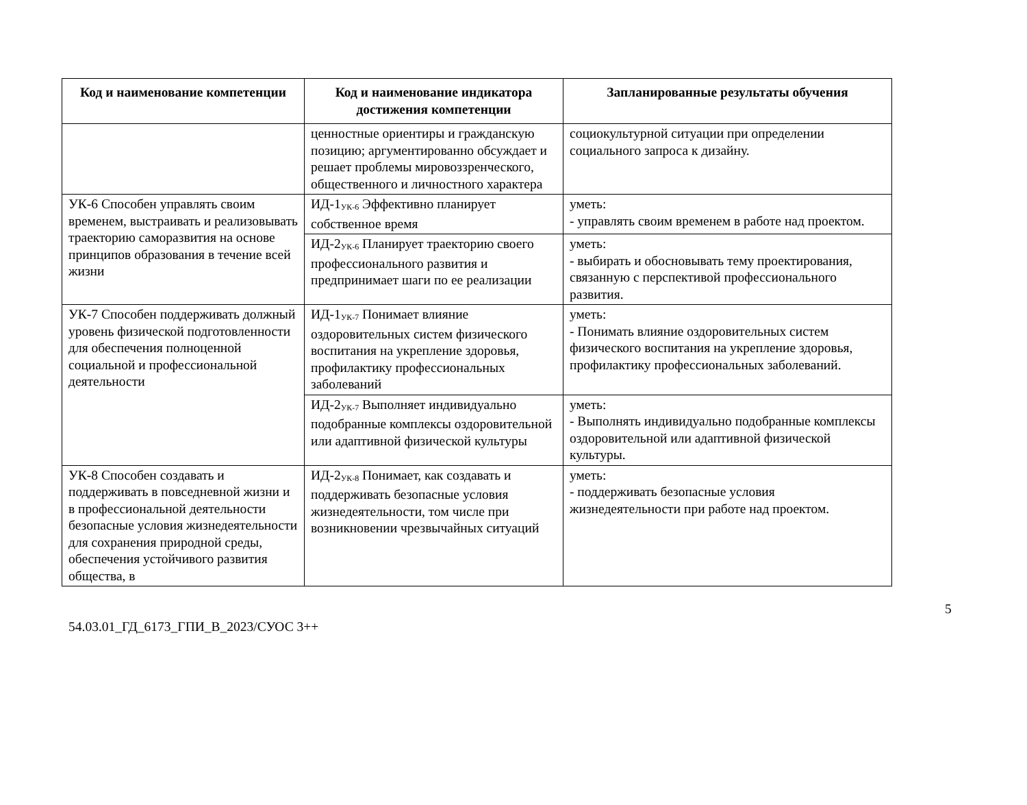| Код и наименование компетенции | Код и наименование индикатора достижения компетенции | Запланированные результаты обучения |
| --- | --- | --- |
| | ценностные ориентиры и гражданскую позицию; аргументированно обсуждает и решает проблемы мировоззренческого, общественного и личностного характера | социокультурной ситуации при определении социального запроса к дизайну. |
| УК-6 Способен управлять своим временем, выстраивать и реализовывать траекторию саморазвития на основе принципов образования в течение всей жизни | ИД-1<sub>УК-6</sub> Эффективно планирует собственное время | уметь: - управлять своим временем в работе над проектом. |
| | ИД-2<sub>УК-6</sub> Планирует траекторию своего профессионального развития и предпринимает шаги по ее реализации | уметь: - выбирать и обосновывать тему проектирования, связанную с перспективой профессионального развития. |
| УК-7 Способен поддерживать должный уровень физической подготовленности для обеспечения полноценной социальной и профессиональной деятельности | ИД-1<sub>УК-7</sub> Понимает влияние оздоровительных систем физического воспитания на укрепление здоровья, профилактику профессиональных заболеваний | уметь: - Понимать влияние оздоровительных систем физического воспитания на укрепление здоровья, профилактику профессиональных заболеваний. |
| | ИД-2<sub>УК-7</sub> Выполняет индивидуально подобранные комплексы оздоровительной или адаптивной физической культуры | уметь: - Выполнять индивидуально подобранные комплексы оздоровительной или адаптивной физической культуры. |
| УК-8 Способен создавать и поддерживать в повседневной жизни и в профессиональной деятельности безопасные условия жизнедеятельности для сохранения природной среды, обеспечения устойчивого развития общества, в | ИД-2<sub>УК-8</sub> Понимает, как создавать и поддерживать безопасные условия жизнедеятельности, том числе при возникновении чрезвычайных ситуаций | уметь: - поддерживать безопасные условия жизнедеятельности при работе над проектом. |
5
54.03.01_ГД_6173_ГПИ_В_2023/СУОС 3++